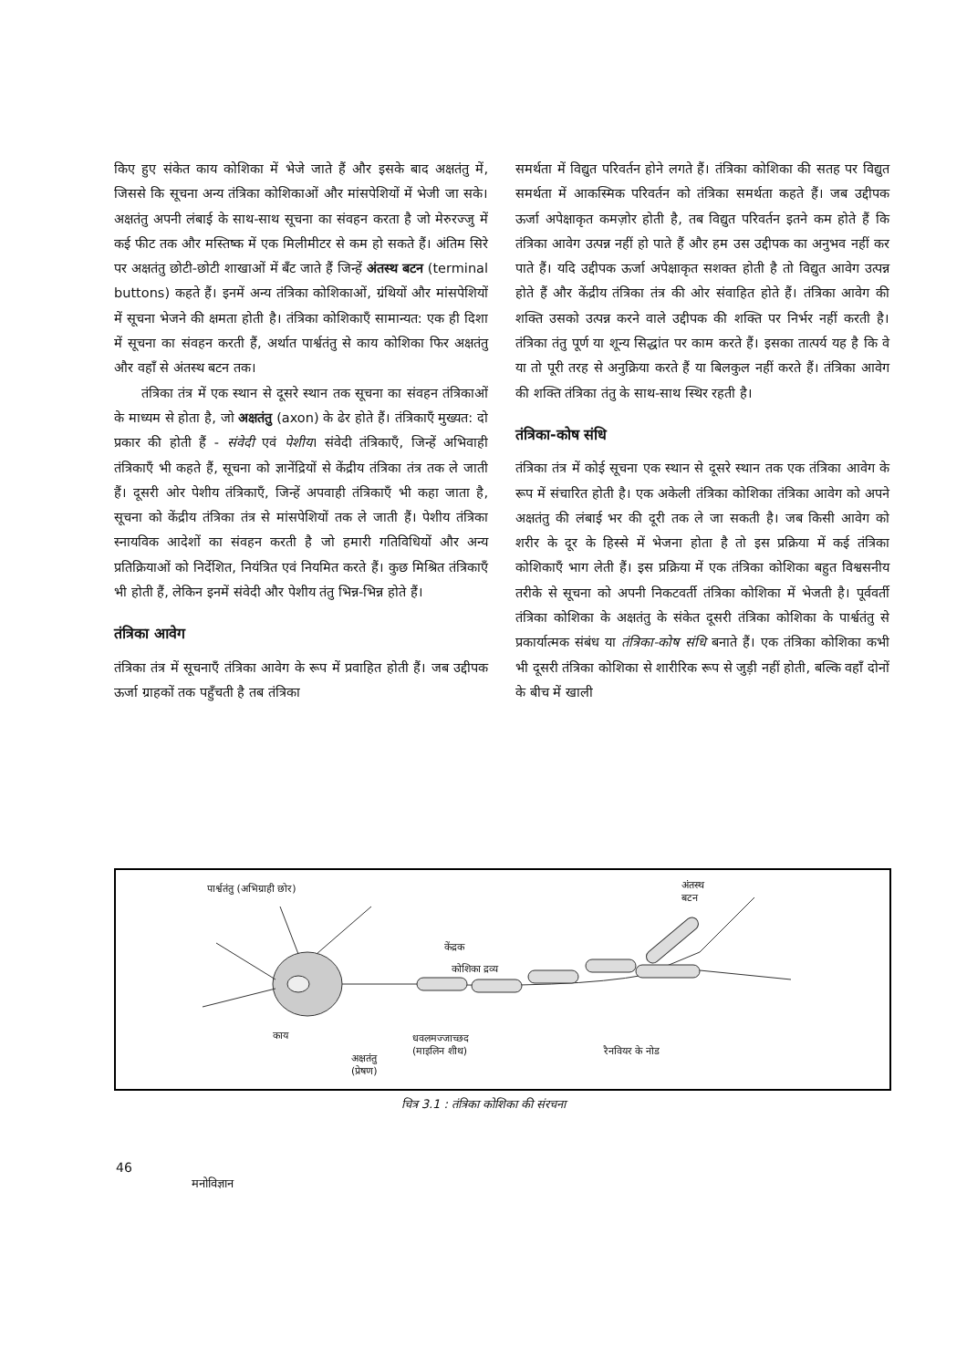किए हुए संकेत काय कोशिका में भेजे जाते हैं और इसके बाद अक्षतंतु में, जिससे कि सूचना अन्य तंत्रिका कोशिकाओं और मांसपेशियों में भेजी जा सके। अक्षतंतु अपनी लंबाई के साथ-साथ सूचना का संवहन करता है जो मेरुरज्जु में कई फीट तक और मस्तिष्क में एक मिलीमीटर से कम हो सकते हैं। अंतिम सिरे पर अक्षतंतु छोटी-छोटी शाखाओं में बँट जाते हैं जिन्हें अंतस्थ बटन (terminal buttons) कहते हैं। इनमें अन्य तंत्रिका कोशिकाओं, ग्रंथियों और मांसपेशियों में सूचना भेजने की क्षमता होती है। तंत्रिका कोशिकाएँ सामान्यत: एक ही दिशा में सूचना का संवहन करती हैं, अर्थात पार्श्वतंतु से काय कोशिका फिर अक्षतंतु और वहाँ से अंतस्थ बटन तक।
तंत्रिका तंत्र में एक स्थान से दूसरे स्थान तक सूचना का संवहन तंत्रिकाओं के माध्यम से होता है, जो अक्षतंतु (axon) के ढेर होते हैं। तंत्रिकाएँ मुख्यत: दो प्रकार की होती हैं - संवेदी एवं पेशीय। संवेदी तंत्रिकाएँ, जिन्हें अभिवाही तंत्रिकाएँ भी कहते हैं, सूचना को ज्ञानेंद्रियों से केंद्रीय तंत्रिका तंत्र तक ले जाती हैं। दूसरी ओर पेशीय तंत्रिकाएँ, जिन्हें अपवाही तंत्रिकाएँ भी कहा जाता है, सूचना को केंद्रीय तंत्रिका तंत्र से मांसपेशियों तक ले जाती हैं। पेशीय तंत्रिका स्नायविक आदेशों का संवहन करती है जो हमारी गतिविधियों और अन्य प्रतिक्रियाओं को निर्देशित, नियंत्रित एवं नियमित करते हैं। कुछ मिश्रित तंत्रिकाएँ भी होती हैं, लेकिन इनमें संवेदी और पेशीय तंतु भिन्न-भिन्न होते हैं।
तंत्रिका आवेग
तंत्रिका तंत्र में सूचनाएँ तंत्रिका आवेग के रूप में प्रवाहित होती हैं। जब उद्दीपक ऊर्जा ग्राहकों तक पहुँचती है तब तंत्रिका
समर्थता में विद्युत परिवर्तन होने लगते हैं। तंत्रिका कोशिका की सतह पर विद्युत समर्थता में आकस्मिक परिवर्तन को तंत्रिका समर्थता कहते हैं। जब उद्दीपक ऊर्जा अपेक्षाकृत कमज़ोर होती है, तब विद्युत परिवर्तन इतने कम होते हैं कि तंत्रिका आवेग उत्पन्न नहीं हो पाते हैं और हम उस उद्दीपक का अनुभव नहीं कर पाते हैं। यदि उद्दीपक ऊर्जा अपेक्षाकृत सशक्त होती है तो विद्युत आवेग उत्पन्न होते हैं और केंद्रीय तंत्रिका तंत्र की ओर संवाहित होते हैं। तंत्रिका आवेग की शक्ति उसको उत्पन्न करने वाले उद्दीपक की शक्ति पर निर्भर नहीं करती है। तंत्रिका तंतु पूर्ण या शून्य सिद्धांत पर काम करते हैं। इसका तात्पर्य यह है कि वे या तो पूरी तरह से अनुक्रिया करते हैं या बिलकुल नहीं करते हैं। तंत्रिका आवेग की शक्ति तंत्रिका तंतु के साथ-साथ स्थिर रहती है।
तंत्रिका-कोष संधि
तंत्रिका तंत्र में कोई सूचना एक स्थान से दूसरे स्थान तक एक तंत्रिका आवेग के रूप में संचारित होती है। एक अकेली तंत्रिका कोशिका तंत्रिका आवेग को अपने अक्षतंतु की लंबाई भर की दूरी तक ले जा सकती है। जब किसी आवेग को शरीर के दूर के हिस्से में भेजना होता है तो इस प्रक्रिया में कई तंत्रिका कोशिकाएँ भाग लेती हैं। इस प्रक्रिया में एक तंत्रिका कोशिका बहुत विश्वसनीय तरीके से सूचना को अपनी निकटवर्ती तंत्रिका कोशिका में भेजती है। पूर्ववर्ती तंत्रिका कोशिका के अक्षतंतु के संकेत दूसरी तंत्रिका कोशिका के पार्श्वतंतु से प्रकार्यात्मक संबंध या तंत्रिका-कोष संधि बनाते हैं। एक तंत्रिका कोशिका कभी भी दूसरी तंत्रिका कोशिका से शारीरिक रूप से जुड़ी नहीं होती, बल्कि वहाँ दोनों के बीच में खाली
पार्श्वतंतु (अभिग्राही छोर) अंतस्थ
बटन
केंद्रक
कोशिका द्रव्य
काय धवलमज्जाच्छद
(माइलिन शीथ) रैनवियर के नोड
अक्षतंतु
(प्रेषण)
चित्र 3.1 : तंत्रिका कोशिका की संरचना
46
मनोविज्ञान